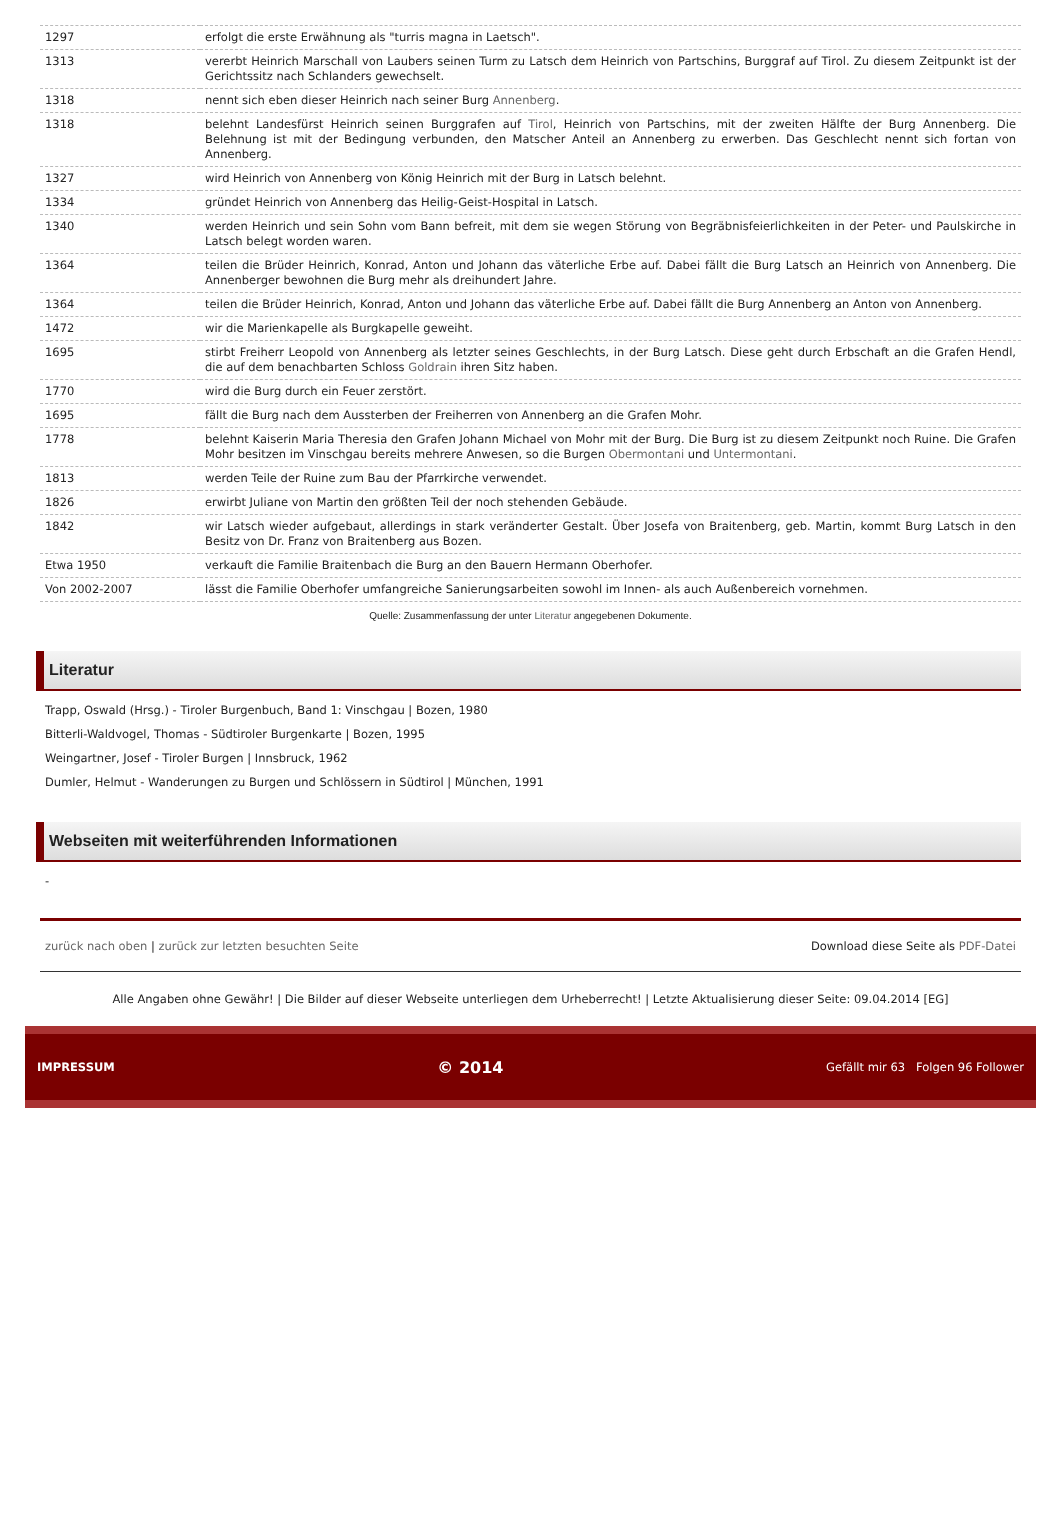| 1297 | erfolgt die erste Erwähnung als "turris magna in Laetsch". |
| 1313 | vererbt Heinrich Marschall von Laubers seinen Turm zu Latsch dem Heinrich von Partschins, Burggraf auf Tirol. Zu diesem Zeitpunkt ist der Gerichtssitz nach Schlanders gewechselt. |
| 1318 | nennt sich eben dieser Heinrich nach seiner Burg Annenberg . |
| 1318 | belehnt Landesfürst Heinrich seinen Burggrafen auf Tirol , Heinrich von Partschins, mit der zweiten Hälfte der Burg Annenberg. Die Belehnung ist mit der Bedingung verbunden, den Matscher Anteil an Annenberg zu erwerben. Das Geschlecht nennt sich fortan von Annenberg. |
| 1327 | wird Heinrich von Annenberg von König Heinrich mit der Burg in Latsch belehnt. |
| 1334 | gründet Heinrich von Annenberg das Heilig-Geist-Hospital in Latsch. |
| 1340 | werden Heinrich und sein Sohn vom Bann befreit, mit dem sie wegen Störung von Begräbnisfeierlichkeiten in der Peter- und Paulskirche in Latsch belegt worden waren. |
| 1364 | teilen die Brüder Heinrich, Konrad, Anton und Johann das väterliche Erbe auf. Dabei fällt die Burg Latsch an Heinrich von Annenberg. Die Annenberger bewohnen die Burg mehr als dreihundert Jahre. |
| 1364 | teilen die Brüder Heinrich, Konrad, Anton und Johann das väterliche Erbe auf. Dabei fällt die Burg Annenberg an Anton von Annenberg. |
| 1472 | wir die Marienkapelle als Burgkapelle geweiht. |
| 1695 | stirbt Freiherr Leopold von Annenberg als letzter seines Geschlechts, in der Burg Latsch. Diese geht durch Erbschaft an die Grafen Hendl, die auf dem benachbarten Schloss Goldrain ihren Sitz haben. |
| 1770 | wird die Burg durch ein Feuer zerstört. |
| 1695 | fällt die Burg nach dem Aussterben der Freiherren von Annenberg an die Grafen Mohr. |
| 1778 | belehnt Kaiserin Maria Theresia den Grafen Johann Michael von Mohr mit der Burg. Die Burg ist zu diesem Zeitpunkt noch Ruine. Die Grafen Mohr besitzen im Vinschgau bereits mehrere Anwesen, so die Burgen Obermontani und Untermontani . |
| 1813 | werden Teile der Ruine zum Bau der Pfarrkirche verwendet. |
| 1826 | erwirbt Juliane von Martin den größten Teil der noch stehenden Gebäude. |
| 1842 | wir Latsch wieder aufgebaut, allerdings in stark veränderter Gestalt. Über Josefa von Braitenberg, geb. Martin, kommt Burg Latsch in den Besitz von Dr. Franz von Braitenberg aus Bozen. |
| Etwa 1950 | verkauft die Familie Braitenbach die Burg an den Bauern Hermann Oberhofer. |
| Von 2002-2007 | lässt die Familie Oberhofer umfangreiche Sanierungsarbeiten sowohl im Innen- als auch Außenbereich vornehmen. |
Quelle: Zusammenfassung der unter Literatur angegebenen Dokumente.
Literatur
Trapp, Oswald (Hrsg.) - Tiroler Burgenbuch, Band 1: Vinschgau | Bozen, 1980
Bitterli-Waldvogel, Thomas - Südtiroler Burgenkarte | Bozen, 1995
Weingartner, Josef - Tiroler Burgen | Innsbruck, 1962
Dumler, Helmut - Wanderungen zu Burgen und Schlössern in Südtirol | München, 1991
Webseiten mit weiterführenden Informationen
-
zurück nach oben | zurück zur letzten besuchten Seite Download diese Seite als PDF-Datei
Alle Angaben ohne Gewähr! | Die Bilder auf dieser Webseite unterliegen dem Urheberrecht! | Letzte Aktualisierung dieser Seite: 09.04.2014 [EG]
IMPRESSUM © 2014 Gefällt mir 63 Folgen 96 Follower